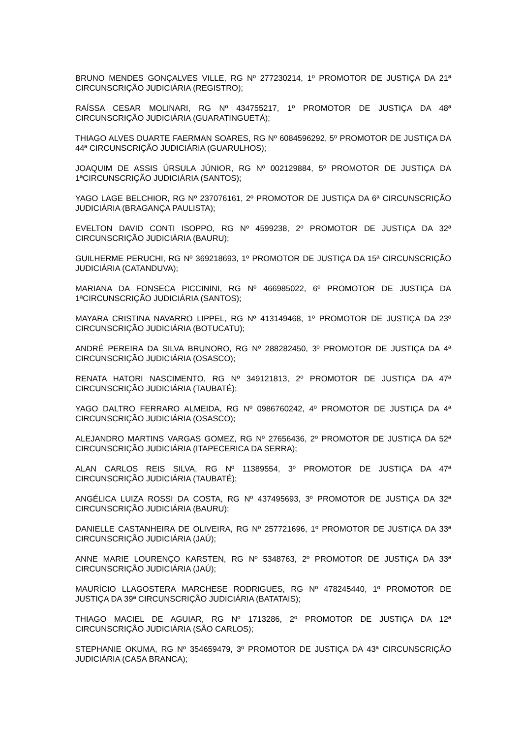BRUNO MENDES GONÇALVES VILLE, RG Nº 277230214, 1º PROMOTOR DE JUSTIÇA DA 21ª CIRCUNSCRIÇÃO JUDICIÁRIA (REGISTRO);
RAÍSSA CESAR MOLINARI, RG Nº 434755217, 1º PROMOTOR DE JUSTIÇA DA 48ª CIRCUNSCRIÇÃO JUDICIÁRIA (GUARATINGUETÁ);
THIAGO ALVES DUARTE FAERMAN SOARES, RG Nº 6084596292, 5º PROMOTOR DE JUSTIÇA DA 44ª CIRCUNSCRIÇÃO JUDICIÁRIA (GUARULHOS);
JOAQUIM DE ASSIS ÚRSULA JÚNIOR, RG Nº 002129884, 5º PROMOTOR DE JUSTIÇA DA 1ªCIRCUNSCRIÇÃO JUDICIÁRIA (SANTOS);
YAGO LAGE BELCHIOR, RG Nº 237076161, 2º PROMOTOR DE JUSTIÇA DA 6ª CIRCUNSCRIÇÃO JUDICIÁRIA (BRAGANÇA PAULISTA);
EVELTON DAVID CONTI ISOPPO, RG Nº 4599238, 2º PROMOTOR DE JUSTIÇA DA 32ª CIRCUNSCRIÇÃO JUDICIÁRIA (BAURU);
GUILHERME PERUCHI, RG Nº 369218693, 1º PROMOTOR DE JUSTIÇA DA 15ª CIRCUNSCRIÇÃO JUDICIÁRIA (CATANDUVA);
MARIANA DA FONSECA PICCININI, RG Nº 466985022, 6º PROMOTOR DE JUSTIÇA DA 1ªCIRCUNSCRIÇÃO JUDICIÁRIA (SANTOS);
MAYARA CRISTINA NAVARRO LIPPEL, RG Nº 413149468, 1º PROMOTOR DE JUSTIÇA DA 23º CIRCUNSCRIÇÃO JUDICIÁRIA (BOTUCATU);
ANDRÉ PEREIRA DA SILVA BRUNORO, RG Nº 288282450, 3º PROMOTOR DE JUSTIÇA DA 4ª CIRCUNSCRIÇÃO JUDICIÁRIA (OSASCO);
RENATA HATORI NASCIMENTO, RG Nº 349121813, 2º PROMOTOR DE JUSTIÇA DA 47ª CIRCUNSCRIÇÃO JUDICIÁRIA (TAUBATÉ);
YAGO DALTRO FERRARO ALMEIDA, RG Nº 0986760242, 4º PROMOTOR DE JUSTIÇA DA 4ª CIRCUNSCRIÇÃO JUDICIÁRIA (OSASCO);
ALEJANDRO MARTINS VARGAS GOMEZ, RG Nº 27656436, 2º PROMOTOR DE JUSTIÇA DA 52ª CIRCUNSCRIÇÃO JUDICIÁRIA (ITAPECERICA DA SERRA);
ALAN CARLOS REIS SILVA, RG Nº 11389554, 3º PROMOTOR DE JUSTIÇA DA 47ª CIRCUNSCRIÇÃO JUDICIÁRIA (TAUBATÉ);
ANGÉLICA LUIZA ROSSI DA COSTA, RG Nº 437495693, 3º PROMOTOR DE JUSTIÇA DA 32ª CIRCUNSCRIÇÃO JUDICIÁRIA (BAURU);
DANIELLE CASTANHEIRA DE OLIVEIRA, RG Nº 257721696, 1º PROMOTOR DE JUSTIÇA DA 33ª CIRCUNSCRIÇÃO JUDICIÁRIA (JAÚ);
ANNE MARIE LOURENÇO KARSTEN, RG Nº 5348763, 2º PROMOTOR DE JUSTIÇA DA 33ª CIRCUNSCRIÇÃO JUDICIÁRIA (JAÚ);
MAURÍCIO LLAGOSTERA MARCHESE RODRIGUES, RG Nº 478245440, 1º PROMOTOR DE JUSTIÇA DA 39ª CIRCUNSCRIÇÃO JUDICIÁRIA (BATATAIS);
THIAGO MACIEL DE AGUIAR, RG Nº 1713286, 2º PROMOTOR DE JUSTIÇA DA 12ª CIRCUNSCRIÇÃO JUDICIÁRIA (SÃO CARLOS);
STEPHANIE OKUMA, RG Nº 354659479, 3º PROMOTOR DE JUSTIÇA DA 43ª CIRCUNSCRIÇÃO JUDICIÁRIA (CASA BRANCA);